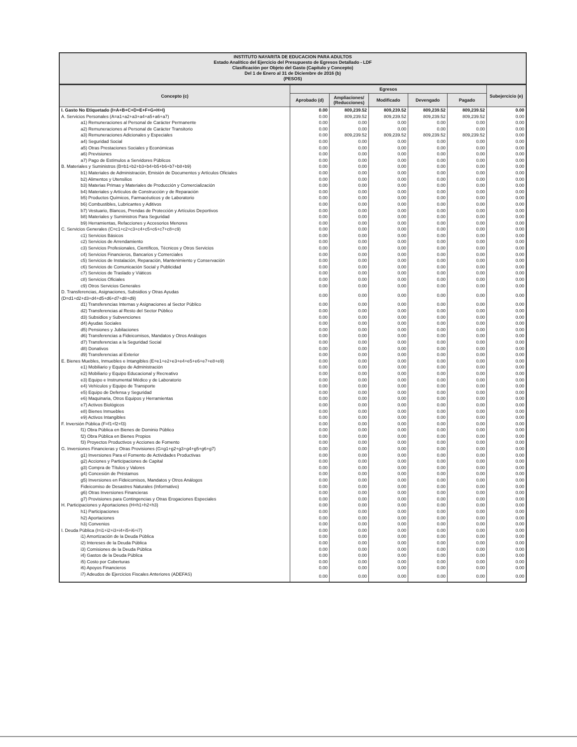INSTITUTO NAYARITA DE EDUCACION PARA ADULTOS
Estado Analítico del Ejercicio del Presupuesto de Egresos Detallado - LDF
Clasificación por Objeto del Gasto (Capítulo y Concepto)
Del 1 de Enero al 31 de Diciembre de 2016 (b)
(PESOS)
| Concepto (c) | Egresos | | | | | Subejercicio (e) |
| --- | --- | --- | --- | --- | --- | --- |
| | Aprobado (d) | Ampliaciones/ (Reducciones) | Modificado | Devengado | Pagado | |
| I. Gasto No Etiquetado (I=A+B+C+D+E+F+G+H+I) | 0.00 | 809,239.52 | 809,239.52 | 809,239.52 | 809,239.52 | 0.00 |
| A. Servicios Personales (A=a1+a2+a3+a4+a5+a6+a7) | 0.00 | 809,239.52 | 809,239.52 | 809,239.52 | 809,239.52 | 0.00 |
| a1) Remuneraciones al Personal de Carácter Permanente | 0.00 | 0.00 | 0.00 | 0.00 | 0.00 | 0.00 |
| a2) Remuneraciones al Personal de Carácter Transitorio | 0.00 | 0.00 | 0.00 | 0.00 | 0.00 | 0.00 |
| a3) Remuneraciones Adicionales y Especiales | 0.00 | 809,239.52 | 809,239.52 | 809,239.52 | 809,239.52 | 0.00 |
| a4) Seguridad Social | 0.00 | 0.00 | 0.00 | 0.00 | 0.00 | 0.00 |
| a5) Otras Prestaciones Sociales y Económicas | 0.00 | 0.00 | 0.00 | 0.00 | 0.00 | 0.00 |
| a6) Previsiones | 0.00 | 0.00 | 0.00 | 0.00 | 0.00 | 0.00 |
| a7) Pago de Estímulos a Servidores Públicos | 0.00 | 0.00 | 0.00 | 0.00 | 0.00 | 0.00 |
| B. Materiales y Suministros (B=b1+b2+b3+b4+b5+b6+b7+b8+b9) | 0.00 | 0.00 | 0.00 | 0.00 | 0.00 | 0.00 |
| b1) Materiales de Administración, Emisión de Documentos y Artículos Oficiales | 0.00 | 0.00 | 0.00 | 0.00 | 0.00 | 0.00 |
| b2) Alimentos y Utensilios | 0.00 | 0.00 | 0.00 | 0.00 | 0.00 | 0.00 |
| b3) Materias Primas y Materiales de Producción y Comercialización | 0.00 | 0.00 | 0.00 | 0.00 | 0.00 | 0.00 |
| b4) Materiales y Artículos de Construcción y de Reparación | 0.00 | 0.00 | 0.00 | 0.00 | 0.00 | 0.00 |
| b5) Productos Químicos, Farmacéuticos y de Laboratorio | 0.00 | 0.00 | 0.00 | 0.00 | 0.00 | 0.00 |
| b6) Combustibles, Lubricantes y Aditivos | 0.00 | 0.00 | 0.00 | 0.00 | 0.00 | 0.00 |
| b7) Vestuario, Blancos, Prendas de Protección y Artículos Deportivos | 0.00 | 0.00 | 0.00 | 0.00 | 0.00 | 0.00 |
| b8) Materiales y Suministros Para Seguridad | 0.00 | 0.00 | 0.00 | 0.00 | 0.00 | 0.00 |
| b9) Herramientas, Refacciones y Accesorios Menores | 0.00 | 0.00 | 0.00 | 0.00 | 0.00 | 0.00 |
| C. Servicios Generales (C=c1+c2+c3+c4+c5+c6+c7+c8+c9) | 0.00 | 0.00 | 0.00 | 0.00 | 0.00 | 0.00 |
| c1) Servicios Básicos | 0.00 | 0.00 | 0.00 | 0.00 | 0.00 | 0.00 |
| c2) Servicios de Arrendamiento | 0.00 | 0.00 | 0.00 | 0.00 | 0.00 | 0.00 |
| c3) Servicios Profesionales, Científicos, Técnicos y Otros Servicios | 0.00 | 0.00 | 0.00 | 0.00 | 0.00 | 0.00 |
| c4) Servicios Financieros, Bancarios y Comerciales | 0.00 | 0.00 | 0.00 | 0.00 | 0.00 | 0.00 |
| c5) Servicios de Instalación, Reparación, Mantenimiento y Conservación | 0.00 | 0.00 | 0.00 | 0.00 | 0.00 | 0.00 |
| c6) Servicios de Comunicación Social y Publicidad | 0.00 | 0.00 | 0.00 | 0.00 | 0.00 | 0.00 |
| c7) Servicios de Traslado y Viáticos | 0.00 | 0.00 | 0.00 | 0.00 | 0.00 | 0.00 |
| c8) Servicios Oficiales | 0.00 | 0.00 | 0.00 | 0.00 | 0.00 | 0.00 |
| c9) Otros Servicios Generales | 0.00 | 0.00 | 0.00 | 0.00 | 0.00 | 0.00 |
| D. Transferencias, Asignaciones, Subsidios y Otras Ayudas (D=d1+d2+d3+d4+d5+d6+d7+d8+d9) | 0.00 | 0.00 | 0.00 | 0.00 | 0.00 | 0.00 |
| d1) Transferencias Internas y Asignaciones al Sector Público | 0.00 | 0.00 | 0.00 | 0.00 | 0.00 | 0.00 |
| d2) Transferencias al Resto del Sector Público | 0.00 | 0.00 | 0.00 | 0.00 | 0.00 | 0.00 |
| d3) Subsidios y Subvenciones | 0.00 | 0.00 | 0.00 | 0.00 | 0.00 | 0.00 |
| d4) Ayudas Sociales | 0.00 | 0.00 | 0.00 | 0.00 | 0.00 | 0.00 |
| d5) Pensiones y Jubilaciones | 0.00 | 0.00 | 0.00 | 0.00 | 0.00 | 0.00 |
| d6) Transferencias a Fideicomisos, Mandatos y Otros Análogos | 0.00 | 0.00 | 0.00 | 0.00 | 0.00 | 0.00 |
| d7) Transferencias a la Seguridad Social | 0.00 | 0.00 | 0.00 | 0.00 | 0.00 | 0.00 |
| d8) Donativos | 0.00 | 0.00 | 0.00 | 0.00 | 0.00 | 0.00 |
| d9) Transferencias al Exterior | 0.00 | 0.00 | 0.00 | 0.00 | 0.00 | 0.00 |
| E. Bienes Muebles, Inmuebles e Intangibles (E=e1+e2+e3+e4+e5+e6+e7+e8+e9) | 0.00 | 0.00 | 0.00 | 0.00 | 0.00 | 0.00 |
| e1) Mobiliario y Equipo de Administración | 0.00 | 0.00 | 0.00 | 0.00 | 0.00 | 0.00 |
| e2) Mobiliario y Equipo Educacional y Recreativo | 0.00 | 0.00 | 0.00 | 0.00 | 0.00 | 0.00 |
| e3) Equipo e Instrumental Médico y de Laboratorio | 0.00 | 0.00 | 0.00 | 0.00 | 0.00 | 0.00 |
| e4) Vehículos y Equipo de Transporte | 0.00 | 0.00 | 0.00 | 0.00 | 0.00 | 0.00 |
| e5) Equipo de Defensa y Seguridad | 0.00 | 0.00 | 0.00 | 0.00 | 0.00 | 0.00 |
| e6) Maquinaria, Otros Equipos y Herramientas | 0.00 | 0.00 | 0.00 | 0.00 | 0.00 | 0.00 |
| e7) Activos Biológicos | 0.00 | 0.00 | 0.00 | 0.00 | 0.00 | 0.00 |
| e8) Bienes Inmuebles | 0.00 | 0.00 | 0.00 | 0.00 | 0.00 | 0.00 |
| e9) Activos Intangibles | 0.00 | 0.00 | 0.00 | 0.00 | 0.00 | 0.00 |
| F. Inversión Pública (F=f1+f2+f3) | 0.00 | 0.00 | 0.00 | 0.00 | 0.00 | 0.00 |
| f1) Obra Pública en Bienes de Dominio Público | 0.00 | 0.00 | 0.00 | 0.00 | 0.00 | 0.00 |
| f2) Obra Pública en Bienes Propios | 0.00 | 0.00 | 0.00 | 0.00 | 0.00 | 0.00 |
| f3) Proyectos Productivos y Acciones de Fomento | 0.00 | 0.00 | 0.00 | 0.00 | 0.00 | 0.00 |
| G. Inversiones Financieras y Otras Provisiones (G=g1+g2+g3+g4+g5+g6+g7) | 0.00 | 0.00 | 0.00 | 0.00 | 0.00 | 0.00 |
| g1) Inversiones Para el Fomento de Actividades Productivas | 0.00 | 0.00 | 0.00 | 0.00 | 0.00 | 0.00 |
| g2) Acciones y Participaciones de Capital | 0.00 | 0.00 | 0.00 | 0.00 | 0.00 | 0.00 |
| g3) Compra de Títulos y Valores | 0.00 | 0.00 | 0.00 | 0.00 | 0.00 | 0.00 |
| g4) Concesión de Préstamos | 0.00 | 0.00 | 0.00 | 0.00 | 0.00 | 0.00 |
| g5) Inversiones en Fideicomisos, Mandatos y Otros Análogos | 0.00 | 0.00 | 0.00 | 0.00 | 0.00 | 0.00 |
| Fideicomiso de Desastres Naturales (Informativo) | 0.00 | 0.00 | 0.00 | 0.00 | 0.00 | 0.00 |
| g6) Otras Inversiones Financieras | 0.00 | 0.00 | 0.00 | 0.00 | 0.00 | 0.00 |
| g7) Provisiones para Contingencias y Otras Erogaciones Especiales | 0.00 | 0.00 | 0.00 | 0.00 | 0.00 | 0.00 |
| H. Participaciones y Aportaciones (H=h1+h2+h3) | 0.00 | 0.00 | 0.00 | 0.00 | 0.00 | 0.00 |
| h1) Participaciones | 0.00 | 0.00 | 0.00 | 0.00 | 0.00 | 0.00 |
| h2) Aportaciones | 0.00 | 0.00 | 0.00 | 0.00 | 0.00 | 0.00 |
| h3) Convenios | 0.00 | 0.00 | 0.00 | 0.00 | 0.00 | 0.00 |
| I. Deuda Pública (I=i1+i2+i3+i4+i5+i6+i7) | 0.00 | 0.00 | 0.00 | 0.00 | 0.00 | 0.00 |
| i1) Amortización de la Deuda Pública | 0.00 | 0.00 | 0.00 | 0.00 | 0.00 | 0.00 |
| i2) Intereses de la Deuda Pública | 0.00 | 0.00 | 0.00 | 0.00 | 0.00 | 0.00 |
| i3) Comisiones de la Deuda Pública | 0.00 | 0.00 | 0.00 | 0.00 | 0.00 | 0.00 |
| i4) Gastos de la Deuda Pública | 0.00 | 0.00 | 0.00 | 0.00 | 0.00 | 0.00 |
| i5) Costo por Coberturas | 0.00 | 0.00 | 0.00 | 0.00 | 0.00 | 0.00 |
| i6) Apoyos Financieros | 0.00 | 0.00 | 0.00 | 0.00 | 0.00 | 0.00 |
| i7) Adeudos de Ejercicios Fiscales Anteriores (ADEFAS) | 0.00 | 0.00 | 0.00 | 0.00 | 0.00 | 0.00 |